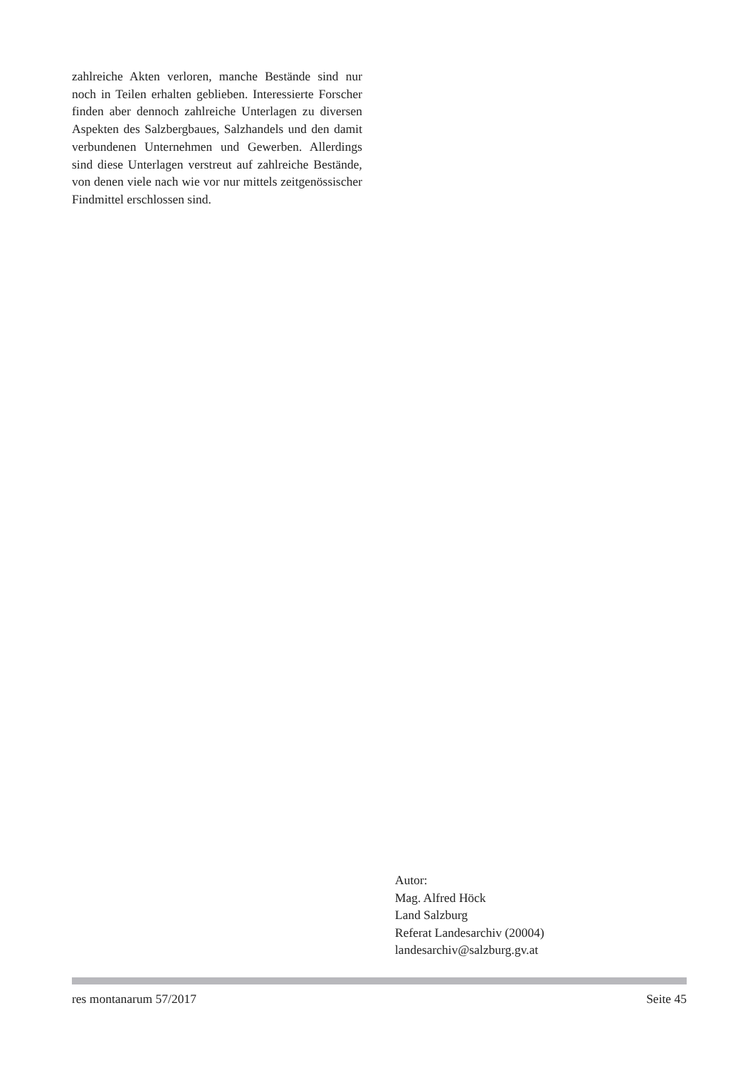zahlreiche Akten verloren, manche Bestände sind nur noch in Teilen erhalten geblieben. Interessierte Forscher finden aber dennoch zahlreiche Unterlagen zu diversen Aspekten des Salzbergbaues, Salzhandels und den damit verbundenen Unternehmen und Gewerben. Allerdings sind diese Unterlagen verstreut auf zahlreiche Bestände, von denen viele nach wie vor nur mittels zeitgenössischer Findmittel erschlossen sind.
Autor:
Mag. Alfred Höck
Land Salzburg
Referat Landesarchiv (20004)
landesarchiv@salzburg.gv.at
res montanarum 57/2017 Seite 45